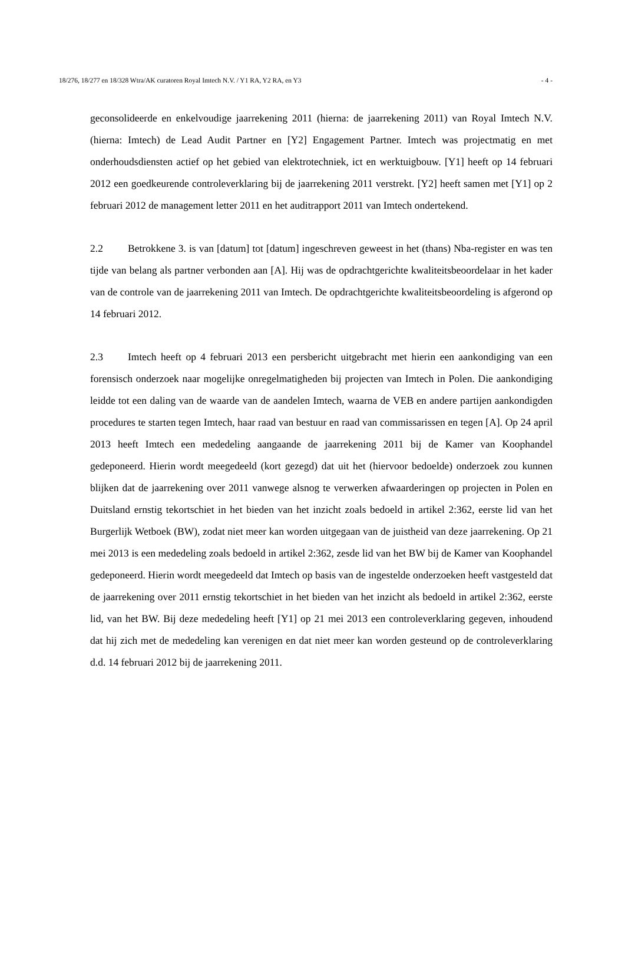18/276, 18/277 en 18/328 Wtra/AK curatoren Royal Imtech N.V. / Y1 RA, Y2 RA, en Y3 - 4 -
geconsolideerde en enkelvoudige jaarrekening 2011 (hierna: de jaarrekening 2011) van Royal Imtech N.V. (hierna: Imtech) de Lead Audit Partner en [Y2] Engagement Partner. Imtech was projectmatig en met onderhoudsdiensten actief op het gebied van elektrotechniek, ict en werktuigbouw. [Y1] heeft op 14 februari 2012 een goedkeurende controleverklaring bij de jaarrekening 2011 verstrekt. [Y2] heeft samen met [Y1] op 2 februari 2012 de management letter 2011 en het auditrapport 2011 van Imtech ondertekend.
2.2 Betrokkene 3. is van [datum] tot [datum] ingeschreven geweest in het (thans) Nba-register en was ten tijde van belang als partner verbonden aan [A]. Hij was de opdrachtgerichte kwaliteitsbeoordelaar in het kader van de controle van de jaarrekening 2011 van Imtech. De opdrachtgerichte kwaliteitsbeoordeling is afgerond op 14 februari 2012.
2.3 Imtech heeft op 4 februari 2013 een persbericht uitgebracht met hierin een aankondiging van een forensisch onderzoek naar mogelijke onregelmatigheden bij projecten van Imtech in Polen. Die aankondiging leidde tot een daling van de waarde van de aandelen Imtech, waarna de VEB en andere partijen aankondigden procedures te starten tegen Imtech, haar raad van bestuur en raad van commissarissen en tegen [A]. Op 24 april 2013 heeft Imtech een mededeling aangaande de jaarrekening 2011 bij de Kamer van Koophandel gedeponeerd. Hierin wordt meegedeeld (kort gezegd) dat uit het (hiervoor bedoelde) onderzoek zou kunnen blijken dat de jaarrekening over 2011 vanwege alsnog te verwerken afwaarderingen op projecten in Polen en Duitsland ernstig tekortschiet in het bieden van het inzicht zoals bedoeld in artikel 2:362, eerste lid van het Burgerlijk Wetboek (BW), zodat niet meer kan worden uitgegaan van de juistheid van deze jaarrekening. Op 21 mei 2013 is een mededeling zoals bedoeld in artikel 2:362, zesde lid van het BW bij de Kamer van Koophandel gedeponeerd. Hierin wordt meegedeeld dat Imtech op basis van de ingestelde onderzoeken heeft vastgesteld dat de jaarrekening over 2011 ernstig tekortschiet in het bieden van het inzicht als bedoeld in artikel 2:362, eerste lid, van het BW. Bij deze mededeling heeft [Y1] op 21 mei 2013 een controleverklaring gegeven, inhoudend dat hij zich met de mededeling kan verenigen en dat niet meer kan worden gesteund op de controleverklaring d.d. 14 februari 2012 bij de jaarrekening 2011.